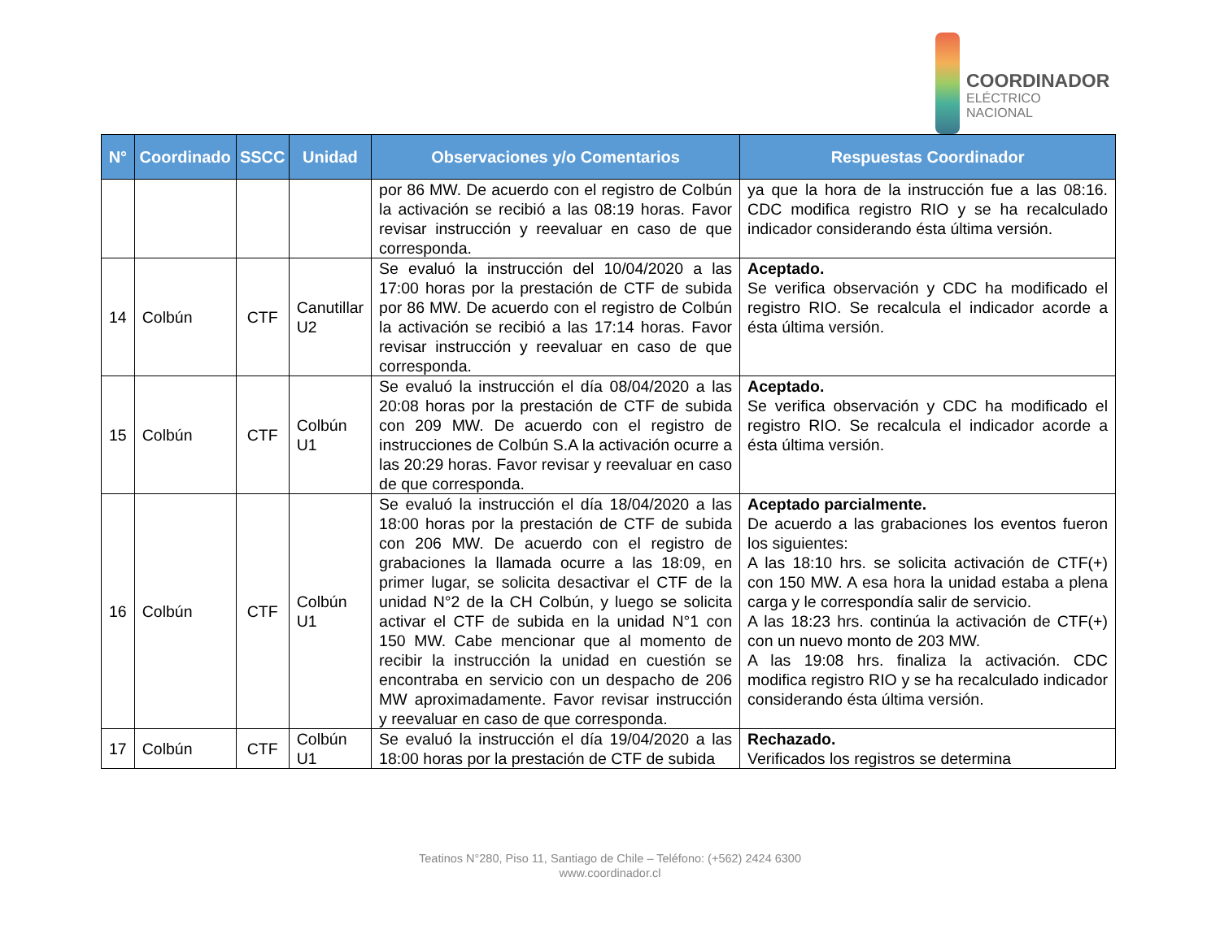COORDINADOR
ELÉCTRICO NACIONAL
| N° | Coordinado | SSCC | Unidad | Observaciones y/o Comentarios | Respuestas Coordinador |
| --- | --- | --- | --- | --- | --- |
| | | | | por 86 MW. De acuerdo con el registro de Colbún la activación se recibió a las 08:19 horas. Favor revisar instrucción y reevaluar en caso de que corresponda. | ya que la hora de la instrucción fue a las 08:16. CDC modifica registro RIO y se ha recalculado indicador considerando ésta última versión. |
| 14 | Colbún | CTF | Canutillar U2 | Se evaluó la instrucción del 10/04/2020 a las 17:00 horas por la prestación de CTF de subida por 86 MW. De acuerdo con el registro de Colbún la activación se recibió a las 17:14 horas. Favor revisar instrucción y reevaluar en caso de que corresponda. | Aceptado. Se verifica observación y CDC ha modificado el registro RIO. Se recalcula el indicador acorde a ésta última versión. |
| 15 | Colbún | CTF | Colbún U1 | Se evaluó la instrucción el día 08/04/2020 a las 20:08 horas por la prestación de CTF de subida con 209 MW. De acuerdo con el registro de instrucciones de Colbún S.A la activación ocurre a las 20:29 horas. Favor revisar y reevaluar en caso de que corresponda. | Aceptado. Se verifica observación y CDC ha modificado el registro RIO. Se recalcula el indicador acorde a ésta última versión. |
| 16 | Colbún | CTF | Colbún U1 | Se evaluó la instrucción el día 18/04/2020 a las 18:00 horas por la prestación de CTF de subida con 206 MW. De acuerdo con el registro de grabaciones la llamada ocurre a las 18:09, en primer lugar, se solicita desactivar el CTF de la unidad N°2 de la CH Colbún, y luego se solicita activar el CTF de subida en la unidad N°1 con 150 MW. Cabe mencionar que al momento de recibir la instrucción la unidad en cuestión se encontraba en servicio con un despacho de 206 MW aproximadamente. Favor revisar instrucción y reevaluar en caso de que corresponda. | Aceptado parcialmente. De acuerdo a las grabaciones los eventos fueron los siguientes: A las 18:10 hrs. se solicita activación de CTF(+) con 150 MW. A esa hora la unidad estaba a plena carga y le correspondía salir de servicio. A las 18:23 hrs. continúa la activación de CTF(+) con un nuevo monto de 203 MW. A las 19:08 hrs. finaliza la activación. CDC modifica registro RIO y se ha recalculado indicador considerando ésta última versión. |
| 17 | Colbún | CTF | Colbún U1 | Se evaluó la instrucción el día 19/04/2020 a las 18:00 horas por la prestación de CTF de subida | Rechazado. Verificados los registros se determina |
Teatinos N°280, Piso 11, Santiago de Chile – Teléfono: (+562) 2424 6300
www.coordinador.cl